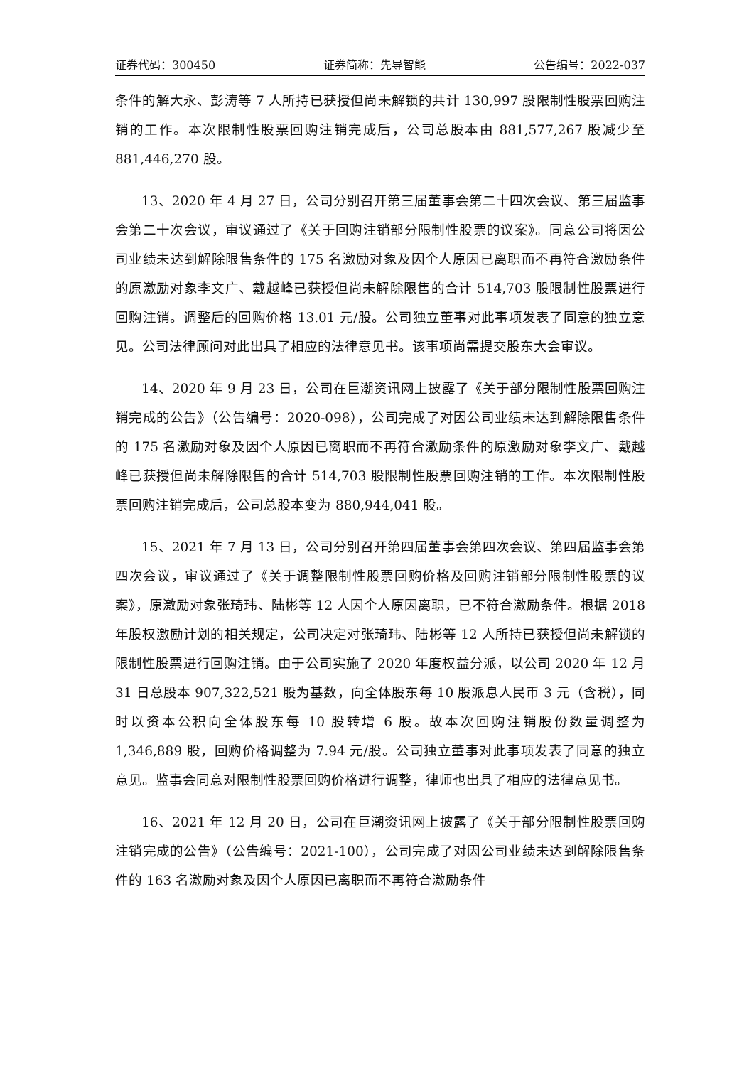证券代码：300450 证券简称：先导智能 公告编号：2022-037
条件的解大永、彭涛等 7 人所持已获授但尚未解锁的共计 130,997 股限制性股票回购注销的工作。本次限制性股票回购注销完成后，公司总股本由 881,577,267 股减少至 881,446,270 股。
13、2020 年 4 月 27 日，公司分别召开第三届董事会第二十四次会议、第三届监事会第二十次会议，审议通过了《关于回购注销部分限制性股票的议案》。同意公司将因公司业绩未达到解除限售条件的 175 名激励对象及因个人原因已离职而不再符合激励条件的原激励对象李文广、戴越峰已获授但尚未解除限售的合计 514,703 股限制性股票进行回购注销。调整后的回购价格 13.01 元/股。公司独立董事对此事项发表了同意的独立意见。公司法律顾问对此出具了相应的法律意见书。该事项尚需提交股东大会审议。
14、2020 年 9 月 23 日，公司在巨潮资讯网上披露了《关于部分限制性股票回购注销完成的公告》（公告编号：2020-098），公司完成了对因公司业绩未达到解除限售条件的 175 名激励对象及因个人原因已离职而不再符合激励条件的原激励对象李文广、戴越峰已获授但尚未解除限售的合计 514,703 股限制性股票回购注销的工作。本次限制性股票回购注销完成后，公司总股本变为 880,944,041 股。
15、2021 年 7 月 13 日，公司分别召开第四届董事会第四次会议、第四届监事会第四次会议，审议通过了《关于调整限制性股票回购价格及回购注销部分限制性股票的议案》，原激励对象张琦玮、陆彬等 12 人因个人原因离职，已不符合激励条件。根据 2018 年股权激励计划的相关规定，公司决定对张琦玮、陆彬等 12 人所持已获授但尚未解锁的限制性股票进行回购注销。由于公司实施了 2020 年度权益分派，以公司 2020 年 12 月 31 日总股本 907,322,521 股为基数，向全体股东每 10 股派息人民币 3 元（含税），同时以资本公积向全体股东每 10 股转增 6 股。故本次回购注销股份数量调整为 1,346,889 股，回购价格调整为 7.94 元/股。公司独立董事对此事项发表了同意的独立意见。监事会同意对限制性股票回购价格进行调整，律师也出具了相应的法律意见书。
16、2021 年 12 月 20 日，公司在巨潮资讯网上披露了《关于部分限制性股票回购注销完成的公告》（公告编号：2021-100），公司完成了对因公司业绩未达到解除限售条件的 163 名激励对象及因个人原因已离职而不再符合激励条件